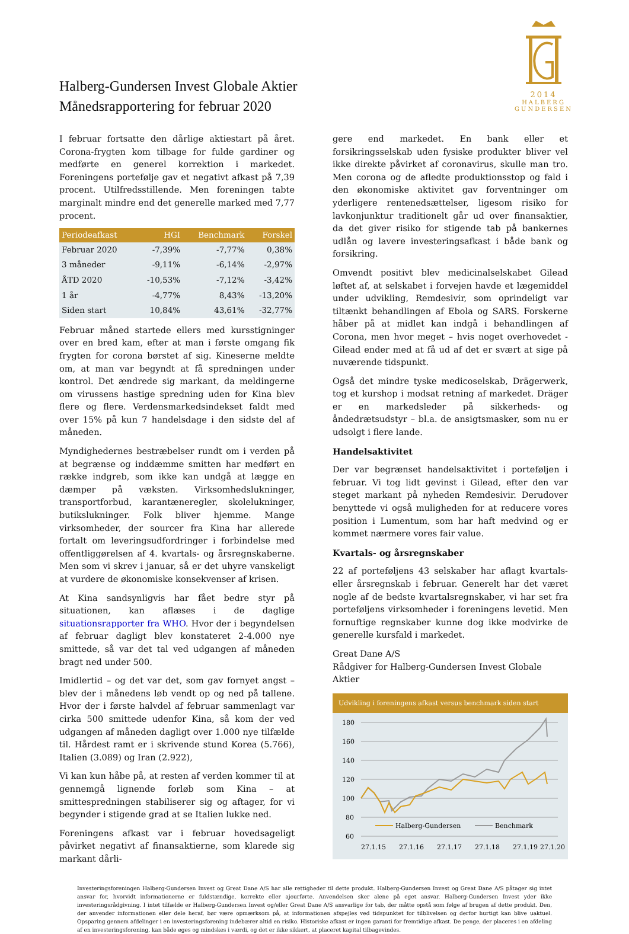Halberg-Gundersen Invest Globale Aktier
Månedsrapportering for februar 2020
2014
HALBERG
GUNDERSEN
I februar fortsatte den dårlige aktiestart på året. Corona-frygten kom tilbage for fulde gardiner og medførte en generel korrektion i markedet. Foreningens portefølje gav et negativt afkast på 7,39 procent. Utilfredsstillende. Men foreningen tabte marginalt mindre end det generelle marked med 7,77 procent.
| Periodeafkast | HGI | Benchmark | Forskel |
| --- | --- | --- | --- |
| Februar 2020 | -7,39% | -7,77% | 0,38% |
| 3 måneder | -9,11% | -6,14% | -2,97% |
| ÅTD 2020 | -10,53% | -7,12% | -3,42% |
| 1 år | -4,77% | 8,43% | -13,20% |
| Siden start | 10,84% | 43,61% | -32,77% |
Februar måned startede ellers med kursstigninger over en bred kam, efter at man i første omgang fik frygten for corona børstet af sig. Kineserne meldte om, at man var begyndt at få spredningen under kontrol. Det ændrede sig markant, da meldingerne om virussens hastige spredning uden for Kina blev flere og flere. Verdensmarkedsindekset faldt med over 15% på kun 7 handelsdage i den sidste del af måneden.
Myndighedernes bestræbelser rundt om i verden på at begrænse og inddæmme smitten har medført en række indgreb, som ikke kan undgå at lægge en dæmper på væksten. Virksomhedslukninger, transportforbud, karantæneregler, skolelukninger, butikslukninger. Folk bliver hjemme. Mange virksomheder, der sourcer fra Kina har allerede fortalt om leveringsudfordringer i forbindelse med offentliggørelsen af 4. kvartals- og årsregnskaberne. Men som vi skrev i januar, så er det uhyre vanskeligt at vurdere de økonomiske konsekvenser af krisen.
At Kina sandsynligvis har fået bedre styr på situationen, kan aflæses i de daglige situationsrapporter fra WHO. Hvor der i begyndelsen af februar dagligt blev konstateret 2-4.000 nye smittede, så var det tal ved udgangen af måneden bragt ned under 500.
Imidlertid – og det var det, som gav fornyet angst – blev der i månedens løb vendt op og ned på tallene. Hvor der i første halvdel af februar sammenlagt var cirka 500 smittede udenfor Kina, så kom der ved udgangen af måneden dagligt over 1.000 nye tilfælde til. Hårdest ramt er i skrivende stund Korea (5.766), Italien (3.089) og Iran (2.922),
Vi kan kun håbe på, at resten af verden kommer til at gennemgå lignende forløb som Kina – at smittespredningen stabiliserer sig og aftager, for vi begynder i stigende grad at se Italien lukke ned.
Foreningens afkast var i februar hovedsageligt påvirket negativt af finansaktierne, som klarede sig markant dårli-
gere end markedet. En bank eller et forsikringsselskab uden fysiske produkter bliver vel ikke direkte påvirket af coronavirus, skulle man tro. Men corona og de afledte produktionsstop og fald i den økonomiske aktivitet gav forventninger om yderligere rentenedsættelser, ligesom risiko for lavkonjunktur traditionelt går ud over finansaktier, da det giver risiko for stigende tab på bankernes udlån og lavere investeringsafkast i både bank og forsikring.
Omvendt positivt blev medicinalselskabet Gilead løftet af, at selskabet i forvejen havde et lægemiddel under udvikling, Remdesivir, som oprindeligt var tiltænkt behandlingen af Ebola og SARS. Forskerne håber på at midlet kan indgå i behandlingen af Corona, men hvor meget – hvis noget overhovedet - Gilead ender med at få ud af det er svært at sige på nuværende tidspunkt.
Også det mindre tyske medicoselskab, Drägerwerk, tog et kurshop i modsat retning af markedet. Dräger er en markedsleder på sikkerheds- og åndedrætsudstyr – bl.a. de ansigtsmasker, som nu er udsolgt i flere lande.
Handelsaktivitet
Der var begrænset handelsaktivitet i porteføljen i februar. Vi tog lidt gevinst i Gilead, efter den var steget markant på nyheden Remdesivir. Derudover benyttede vi også muligheden for at reducere vores position i Lumentum, som har haft medvind og er kommet nærmere vores fair value.
Kvartals- og årsregnskaber
22 af porteføljens 43 selskaber har aflagt kvartals- eller årsregnskab i februar. Generelt har det været nogle af de bedste kvartalsregnskaber, vi har set fra porteføljens virksomheder i foreningens levetid. Men fornuftige regnskaber kunne dog ikke modvirke de generelle kursfald i markedet.
Great Dane A/S
Rådgiver for Halberg-Gundersen Invest Globale Aktier
Udvikling i foreningens afkast versus benchmark siden start
180
160
140
120
100
80
60
27.1.15
27.1.16
27.1.17
27.1.18
27.1.19
27.1.20
Halberg-Gundersen
Benchmark
Investeringsforeningen Halberg-Gundersen Invest og Great Dane A/S har alle rettigheder til dette produkt. Halberg-Gundersen Invest og Great Dane A/S påtager sig intet ansvar for, hvorvidt informationerne er fuldstændige, korrekte eller ajourførte. Anvendelsen sker alene på eget ansvar. Halberg-Gundersen Invest yder ikke investeringsrådgivning. I intet tilfælde er Halberg-Gundersen Invest og/eller Great Dane A/S ansvarlige for tab, der måtte opstå som følge af brugen af dette produkt. Den, der anvender informationen eller dele heraf, bør være opmærksom på, at informationen afspejles ved tidspunktet for tilblivelsen og derfor hurtigt kan blive uaktuel. Opsparing gennem afdelinger i en investeringsforening indebærer altid en risiko. Historiske afkast er ingen garanti for fremtidige afkast. De penge, der placeres i en afdeling af en investeringsforening, kan både øges og mindskes i værdi, og det er ikke sikkert, at placeret kapital tilbagevindes.